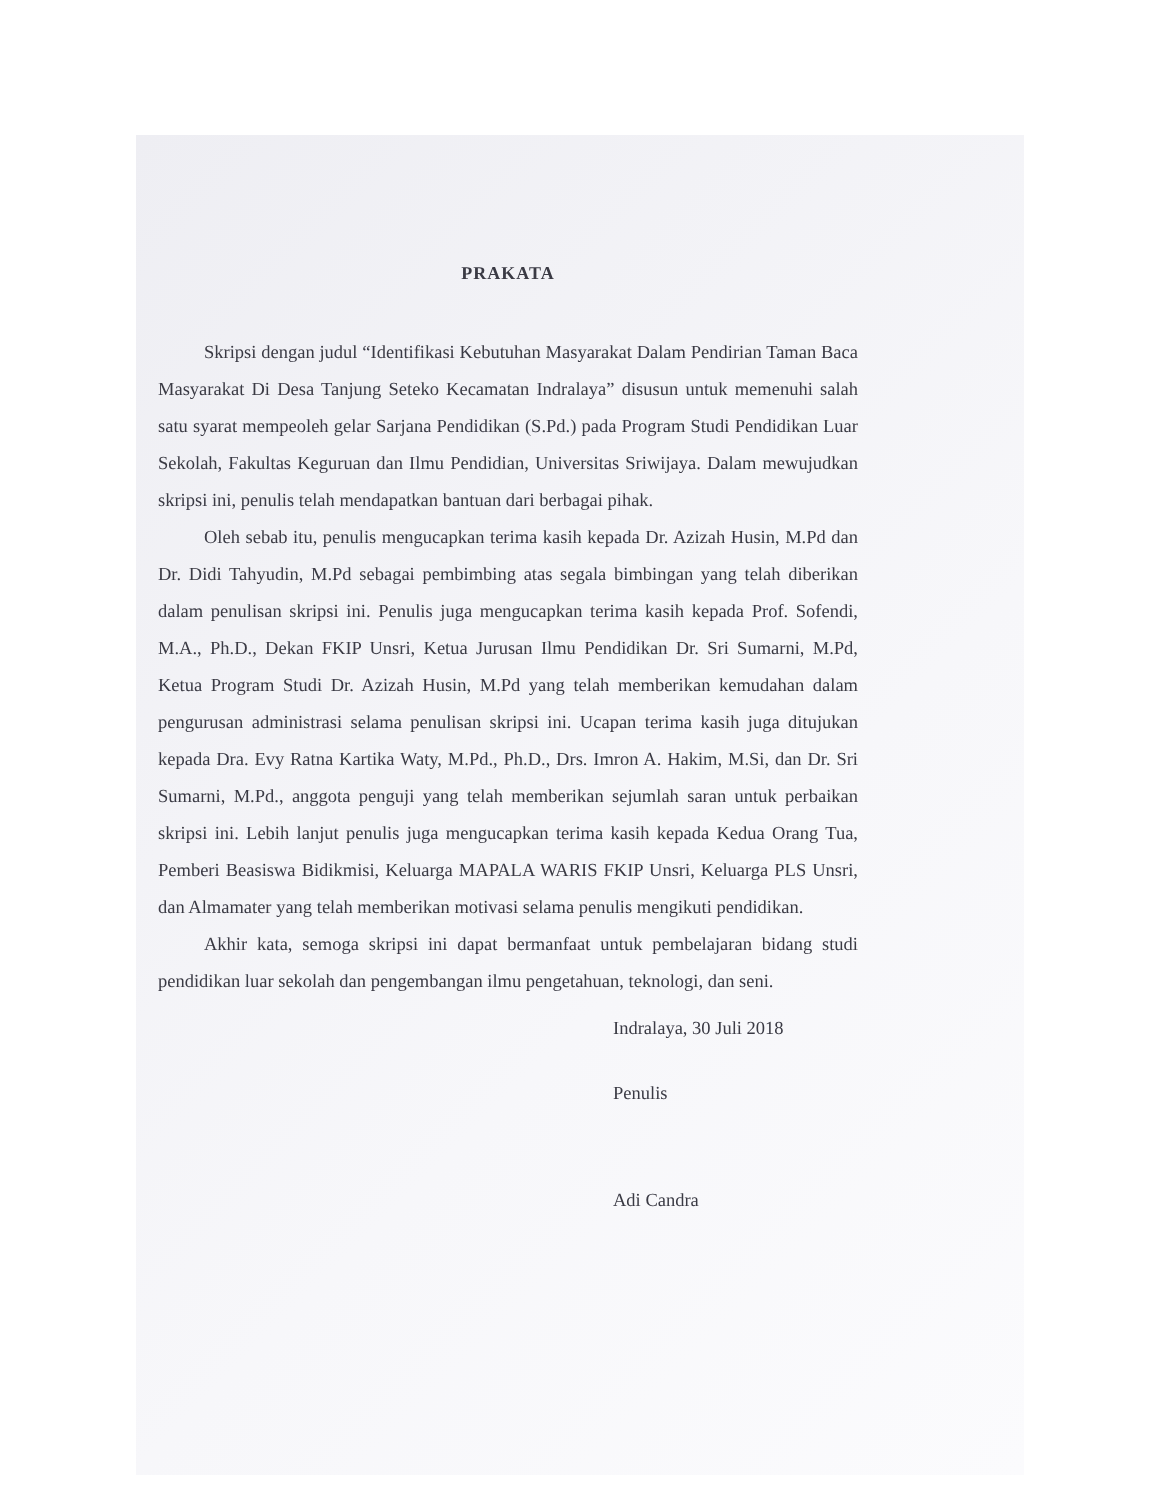PRAKATA
Skripsi dengan judul “Identifikasi Kebutuhan Masyarakat Dalam Pendirian Taman Baca Masyarakat Di Desa Tanjung Seteko Kecamatan Indralaya” disusun untuk memenuhi salah satu syarat mempeoleh gelar Sarjana Pendidikan (S.Pd.) pada Program Studi Pendidikan Luar Sekolah, Fakultas Keguruan dan Ilmu Pendidian, Universitas Sriwijaya. Dalam mewujudkan skripsi ini, penulis telah mendapatkan bantuan dari berbagai pihak.
Oleh sebab itu, penulis mengucapkan terima kasih kepada Dr. Azizah Husin, M.Pd dan Dr. Didi Tahyudin, M.Pd sebagai pembimbing atas segala bimbingan yang telah diberikan dalam penulisan skripsi ini. Penulis juga mengucapkan terima kasih kepada Prof. Sofendi, M.A., Ph.D., Dekan FKIP Unsri, Ketua Jurusan Ilmu Pendidikan Dr. Sri Sumarni, M.Pd, Ketua Program Studi Dr. Azizah Husin, M.Pd yang telah memberikan kemudahan dalam pengurusan administrasi selama penulisan skripsi ini. Ucapan terima kasih juga ditujukan kepada Dra. Evy Ratna Kartika Waty, M.Pd., Ph.D., Drs. Imron A. Hakim, M.Si, dan Dr. Sri Sumarni, M.Pd., anggota penguji yang telah memberikan sejumlah saran untuk perbaikan skripsi ini. Lebih lanjut penulis juga mengucapkan terima kasih kepada Kedua Orang Tua, Pemberi Beasiswa Bidikmisi, Keluarga MAPALA WARIS FKIP Unsri, Keluarga PLS Unsri, dan Almamater yang telah memberikan motivasi selama penulis mengikuti pendidikan.
Akhir kata, semoga skripsi ini dapat bermanfaat untuk pembelajaran bidang studi pendidikan luar sekolah dan pengembangan ilmu pengetahuan, teknologi, dan seni.
Indralaya, 30 Juli 2018
Penulis
Adi Candra